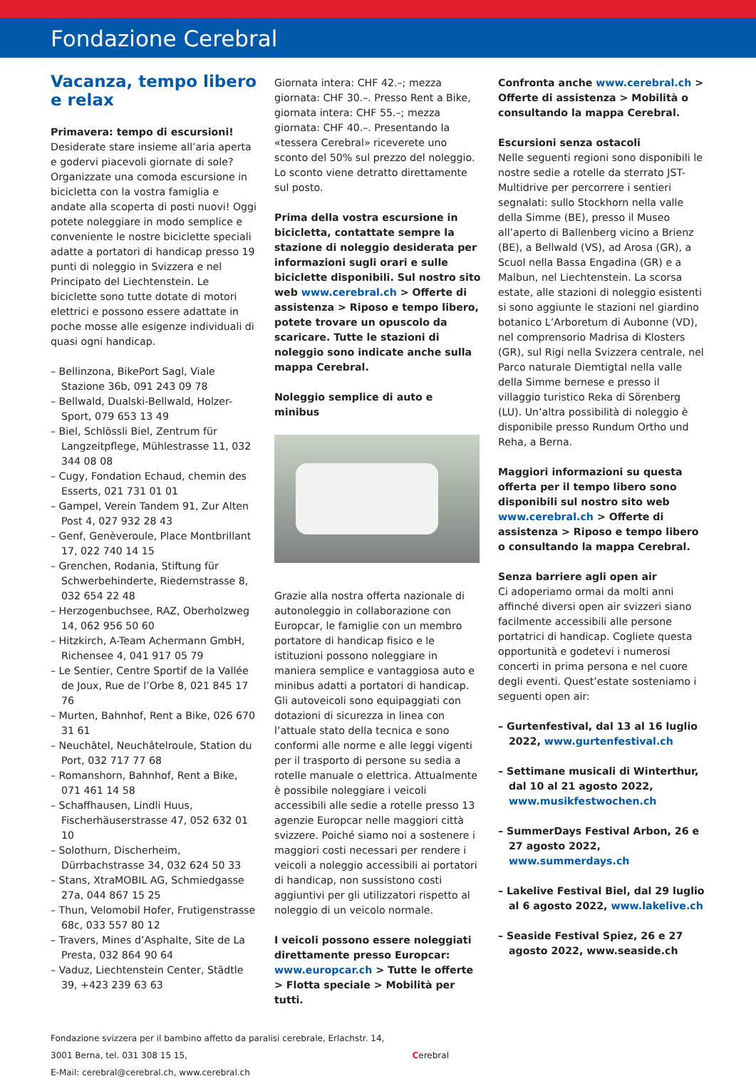Fondazione Cerebral
Vacanza, tempo libero
e relax
Primavera: tempo di escursioni!
Desiderate stare insieme all’aria aperta e godervi piacevoli giornate di sole? Organizzate una comoda escursione in bicicletta con la vostra famiglia e andate alla scoperta di posti nuovi! Oggi potete noleggiare in modo semplice e conveniente le nostre biciclette speciali adatte a portatori di handicap presso 19 punti di noleggio in Svizzera e nel Principato del Liechtenstein. Le biciclette sono tutte dotate di motori elettrici e possono essere adattate in poche mosse alle esigenze individuali di quasi ogni handicap.
– Bellinzona, BikePort Sagl, Viale Stazione 36b, 091 243 09 78
– Bellwald, Dualski-Bellwald, Holzer-Sport, 079 653 13 49
– Biel, Schlössli Biel, Zentrum für Langzeitpflege, Mühlestrasse 11, 032 344 08 08
– Cugy, Fondation Echaud, chemin des Esserts, 021 731 01 01
– Gampel, Verein Tandem 91, Zur Alten Post 4, 027 932 28 43
– Genf, Genèveroule, Place Montbrillant 17, 022 740 14 15
– Grenchen, Rodania, Stiftung für Schwerbehinderte, Riedernstrasse 8, 032 654 22 48
– Herzogenbuchsee, RAZ, Oberholzweg 14, 062 956 50 60
– Hitzkirch, A-Team Achermann GmbH, Richensee 4, 041 917 05 79
– Le Sentier, Centre Sportif de la Vallée de Joux, Rue de l’Orbe 8, 021 845 17 76
– Murten, Bahnhof, Rent a Bike, 026 670 31 61
– Neuchâtel, Neuchâtelroule, Station du Port, 032 717 77 68
– Romanshorn, Bahnhof, Rent a Bike, 071 461 14 58
– Schaffhausen, Lindli Huus, Fischerhäuserstrasse 47, 052 632 01 10
– Solothurn, Discherheim, Dürrbachstrasse 34, 032 624 50 33
– Stans, XtraMOBIL AG, Schmiedgasse 27a, 044 867 15 25
– Thun, Velomobil Hofer, Frutigenstrasse 68c, 033 557 80 12
– Travers, Mines d’Asphalte, Site de La Presta, 032 864 90 64
– Vaduz, Liechtenstein Center, Städtle 39, +423 239 63 63
Giornata intera: CHF 42.–; mezza giornata: CHF 30.–. Presso Rent a Bike, giornata intera: CHF 55.–; mezza giornata: CHF 40.–. Presentando la «tessera Cerebral» riceverete uno sconto del 50% sul prezzo del noleggio. Lo sconto viene detratto direttamente sul posto.
Prima della vostra escursione in bicicletta, contattate sempre la stazione di noleggio desiderata per informazioni sugli orari e sulle biciclette disponibili. Sul nostro sito web www.cerebral.ch > Offerte di assistenza > Riposo e tempo libero, potete trovare un opuscolo da scaricare. Tutte le stazioni di noleggio sono indicate anche sulla mappa Cerebral.
Noleggio semplice di auto e minibus
Grazie alla nostra offerta nazionale di autonoleggio in collaborazione con Europcar, le famiglie con un membro portatore di handicap fisico e le istituzioni possono noleggiare in maniera semplice e vantaggiosa auto e minibus adatti a portatori di handicap. Gli autoveicoli sono equipaggiati con dotazioni di sicurezza in linea con l’attuale stato della tecnica e sono conformi alle norme e alle leggi vigenti per il trasporto di persone su sedia a rotelle manuale o elettrica. Attualmente è possibile noleggiare i veicoli accessibili alle sedie a rotelle presso 13 agenzie Europcar nelle maggiori città svizzere. Poiché siamo noi a sostenere i maggiori costi necessari per rendere i veicoli a noleggio accessibili ai portatori di handicap, non sussistono costi aggiuntivi per gli utilizzatori rispetto al noleggio di un veicolo normale.
I veicoli possono essere noleggiati direttamente presso Europcar: www.europcar.ch > Tutte le offerte > Flotta speciale > Mobilità per tutti.
Confronta anche www.cerebral.ch > Offerte di assistenza > Mobilità o consultando la mappa Cerebral.
Escursioni senza ostacoli
Nelle seguenti regioni sono disponibili le nostre sedie a rotelle da sterrato JST-Multidrive per percorrere i sentieri segnalati: sullo Stockhorn nella valle della Simme (BE), presso il Museo all’aperto di Ballenberg vicino a Brienz (BE), a Bellwald (VS), ad Arosa (GR), a Scuol nella Bassa Engadina (GR) e a Malbun, nel Liechtenstein. La scorsa estate, alle stazioni di noleggio esistenti si sono aggiunte le stazioni nel giardino botanico L’Arboretum di Aubonne (VD), nel comprensorio Madrisa di Klosters (GR), sul Rigi nella Svizzera centrale, nel Parco naturale Diemtigtal nella valle della Simme bernese e presso il villaggio turistico Reka di Sörenberg (LU). Un’altra possibilità di noleggio è disponibile presso Rundum Ortho und Reha, a Berna.
Maggiori informazioni su questa offerta per il tempo libero sono disponibili sul nostro sito web www.cerebral.ch > Offerte di assistenza > Riposo e tempo libero o consultando la mappa Cerebral.
Senza barriere agli open air
Ci adoperiamo ormai da molti anni affinché diversi open air svizzeri siano facilmente accessibili alle persone portatrici di handicap. Cogliete questa opportunità e godetevi i numerosi concerti in prima persona e nel cuore degli eventi. Quest’estate sosteniamo i seguenti open air:
– Gurtenfestival, dal 13 al 16 luglio 2022, www.gurtenfestival.ch
– Settimane musicali di Winterthur, dal 10 al 21 agosto 2022, www.musikfestwochen.ch
– SummerDays Festival Arbon, 26 e 27 agosto 2022, www.summerdays.ch
– Lakelive Festival Biel, dal 29 luglio al 6 agosto 2022, www.lakelive.ch
– Seaside Festival Spiez, 26 e 27 agosto 2022, www.seaside.ch
Fondazione svizzera per il bambino affetto da paralisi cerebrale, Erlachstr. 14, 3001 Berna, tel. 031 308 15 15,
E-Mail: cerebral@cerebral.ch, www.cerebral.ch
Cerebral